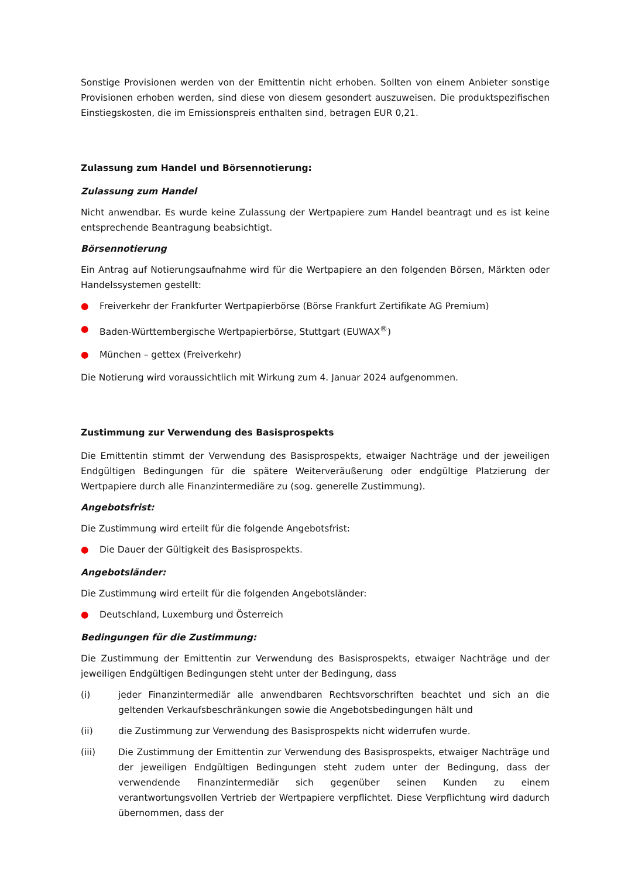Sonstige Provisionen werden von der Emittentin nicht erhoben. Sollten von einem Anbieter sonstige Provisionen erhoben werden, sind diese von diesem gesondert auszuweisen. Die produktspezifischen Einstiegskosten, die im Emissionspreis enthalten sind, betragen EUR 0,21.
Zulassung zum Handel und Börsennotierung:
Zulassung zum Handel
Nicht anwendbar. Es wurde keine Zulassung der Wertpapiere zum Handel beantragt und es ist keine entsprechende Beantragung beabsichtigt.
Börsennotierung
Ein Antrag auf Notierungsaufnahme wird für die Wertpapiere an den folgenden Börsen, Märkten oder Handelssystemen gestellt:
● Freiverkehr der Frankfurter Wertpapierbörse (Börse Frankfurt Zertifikate AG Premium)
● Baden-Württembergische Wertpapierbörse, Stuttgart (EUWAX<sup>®</sup>)
● München – gettex (Freiverkehr)
Die Notierung wird voraussichtlich mit Wirkung zum 4. Januar 2024 aufgenommen.
Zustimmung zur Verwendung des Basisprospekts
Die Emittentin stimmt der Verwendung des Basisprospekts, etwaiger Nachträge und der jeweiligen Endgültigen Bedingungen für die spätere Weiterveräußerung oder endgültige Platzierung der Wertpapiere durch alle Finanzintermediäre zu (sog. generelle Zustimmung).
Angebotsfrist:
Die Zustimmung wird erteilt für die folgende Angebotsfrist:
● Die Dauer der Gültigkeit des Basisprospekts.
Angebotsländer:
Die Zustimmung wird erteilt für die folgenden Angebotsländer:
● Deutschland, Luxemburg und Österreich
Bedingungen für die Zustimmung:
Die Zustimmung der Emittentin zur Verwendung des Basisprospekts, etwaiger Nachträge und der jeweiligen Endgültigen Bedingungen steht unter der Bedingung, dass
(i) jeder Finanzintermediär alle anwendbaren Rechtsvorschriften beachtet und sich an die geltenden Verkaufsbeschränkungen sowie die Angebotsbedingungen hält und
(ii) die Zustimmung zur Verwendung des Basisprospekts nicht widerrufen wurde.
(iii) Die Zustimmung der Emittentin zur Verwendung des Basisprospekts, etwaiger Nachträge und der jeweiligen Endgültigen Bedingungen steht zudem unter der Bedingung, dass der verwendende Finanzintermediär sich gegenüber seinen Kunden zu einem verantwortungsvollen Vertrieb der Wertpapiere verpflichtet. Diese Verpflichtung wird dadurch übernommen, dass der